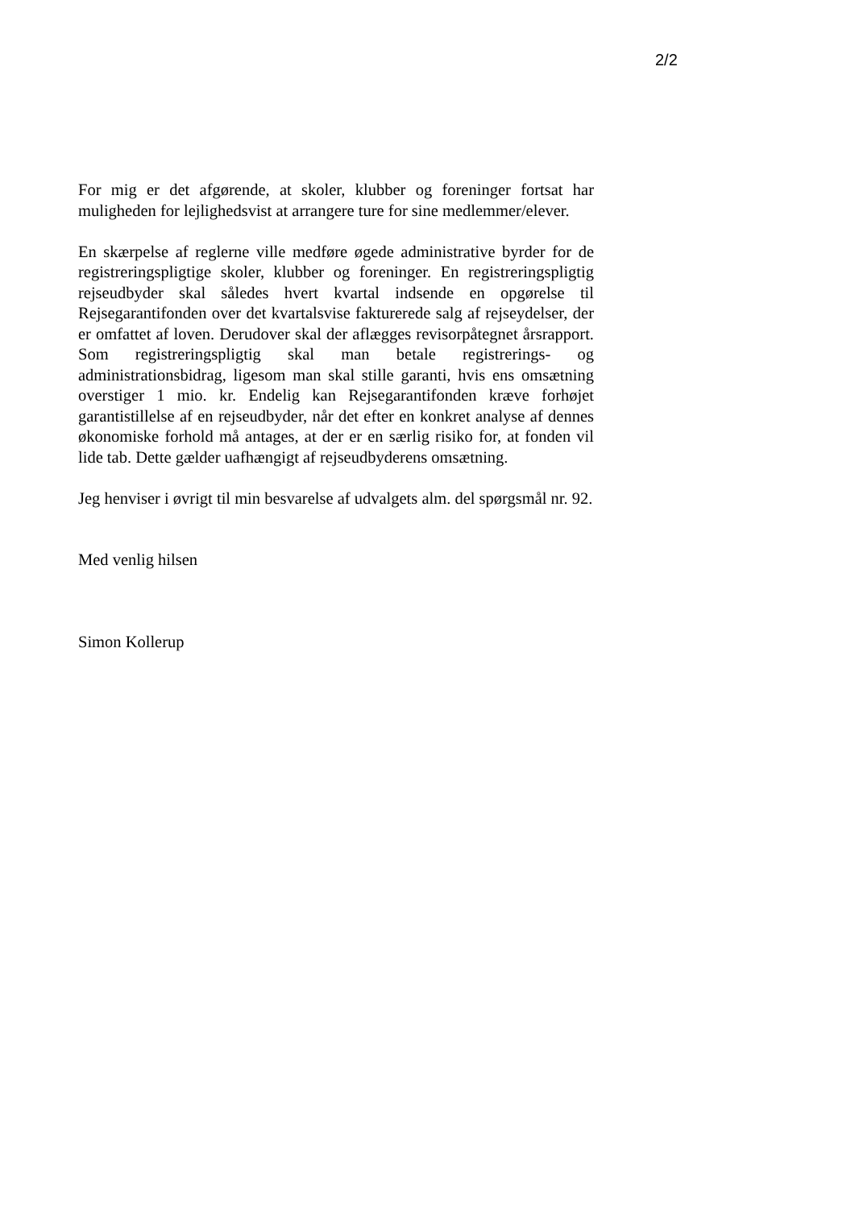2/2
For mig er det afgørende, at skoler, klubber og foreninger fortsat har muligheden for lejlighedsvist at arrangere ture for sine medlemmer/elever.
En skærpelse af reglerne ville medføre øgede administrative byrder for de registreringspligtige skoler, klubber og foreninger. En registreringspligtig rejseudbyder skal således hvert kvartal indsende en opgørelse til Rejsegarantifonden over det kvartalsvise fakturerede salg af rejseydelser, der er omfattet af loven. Derudover skal der aflægges revisorpåtegnet årsrapport. Som registreringspligtig skal man betale registrerings- og administrationsbidrag, ligesom man skal stille garanti, hvis ens omsætning overstiger 1 mio. kr. Endelig kan Rejsegarantifonden kræve forhøjet garantistillelse af en rejseudbyder, når det efter en konkret analyse af dennes økonomiske forhold må antages, at der er en særlig risiko for, at fonden vil lide tab. Dette gælder uafhængigt af rejseudbyderens omsætning.
Jeg henviser i øvrigt til min besvarelse af udvalgets alm. del spørgsmål nr. 92.
Med venlig hilsen
Simon Kollerup